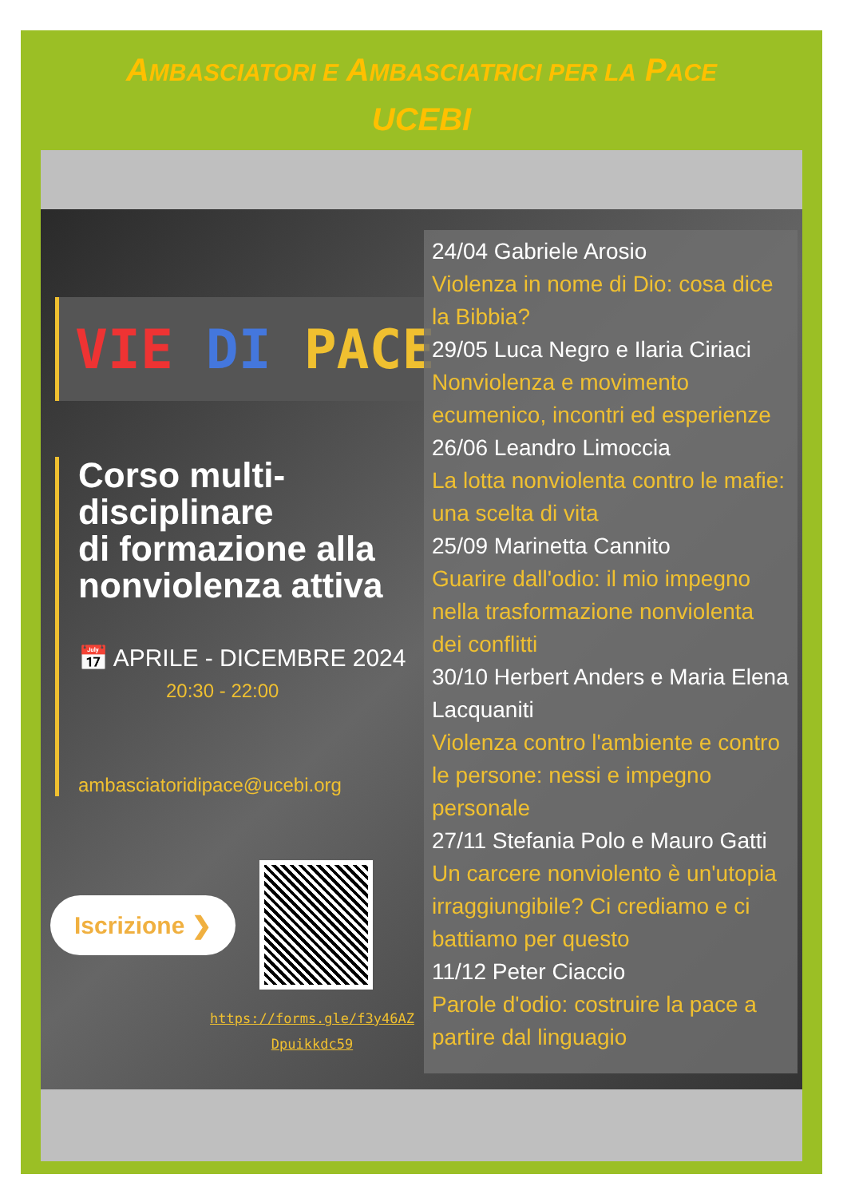AMBASCIATORI E AMBASCIATRICI PER LA PACE
UCEBI
VIE DI PACE
Corso multi-
disciplinare
di formazione alla
nonviolenza attiva
📅 APRILE - DICEMBRE 2024
20:30 - 22:00
ambasciatoridipace@ucebi.org
Iscrizione ❯
https://forms.gle/f3y46AZ
Dpuikkdc59
24/04 Gabriele Arosio
Violenza in nome di Dio: cosa dice la Bibbia?
29/05 Luca Negro e Ilaria Ciriaci
Nonviolenza e movimento ecumenico, incontri ed esperienze
26/06 Leandro Limoccia
La lotta nonviolenta contro le mafie: una scelta di vita
25/09 Marinetta Cannito
Guarire dall'odio: il mio impegno nella trasformazione nonviolenta dei conflitti
30/10 Herbert Anders e Maria Elena Lacquaniti
Violenza contro l'ambiente e contro le persone: nessi e impegno personale
27/11 Stefania Polo e Mauro Gatti
Un carcere nonviolento è un'utopia irraggiungibile? Ci crediamo e ci battiamo per questo
11/12 Peter Ciaccio
Parole d'odio: costruire la pace a partire dal linguagio